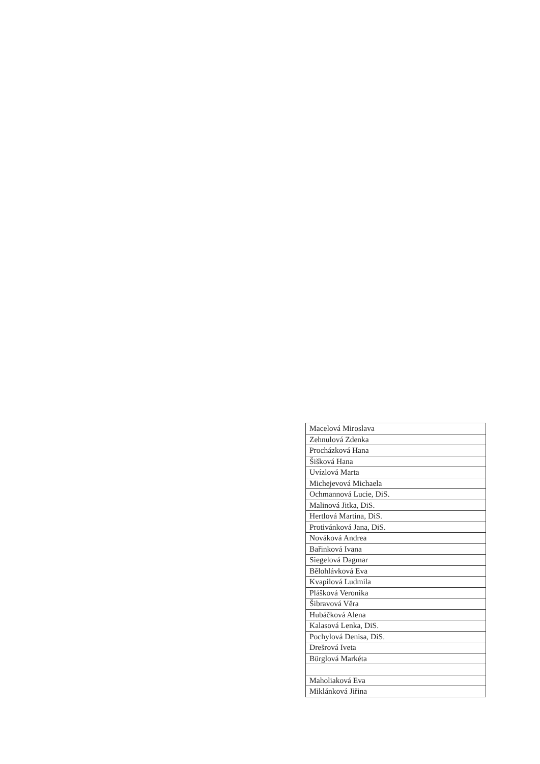| Macelová Miroslava |
| Zehnulová Zdenka |
| Procházková Hana |
| Šišková Hana |
| Uvízlová Marta |
| Michejevová Michaela |
| Ochmannová Lucie, DiS. |
| Malinová Jitka, DiS. |
| Hertlová Martina, DiS. |
| Protivánková Jana, DiS. |
| Nováková Andrea |
| Bařinková Ivana |
| Siegelová Dagmar |
| Bělohlávková Eva |
| Kvapilová Ludmila |
| Plášková Veronika |
| Šibravová Věra |
| Hubáčková Alena |
| Kalasová Lenka, DiS. |
| Pochylová Denisa, DiS. |
| Drešrová Iveta |
| Bürglová Markéta |
| Maholiaková Eva |
| Miklánková Jiřina |